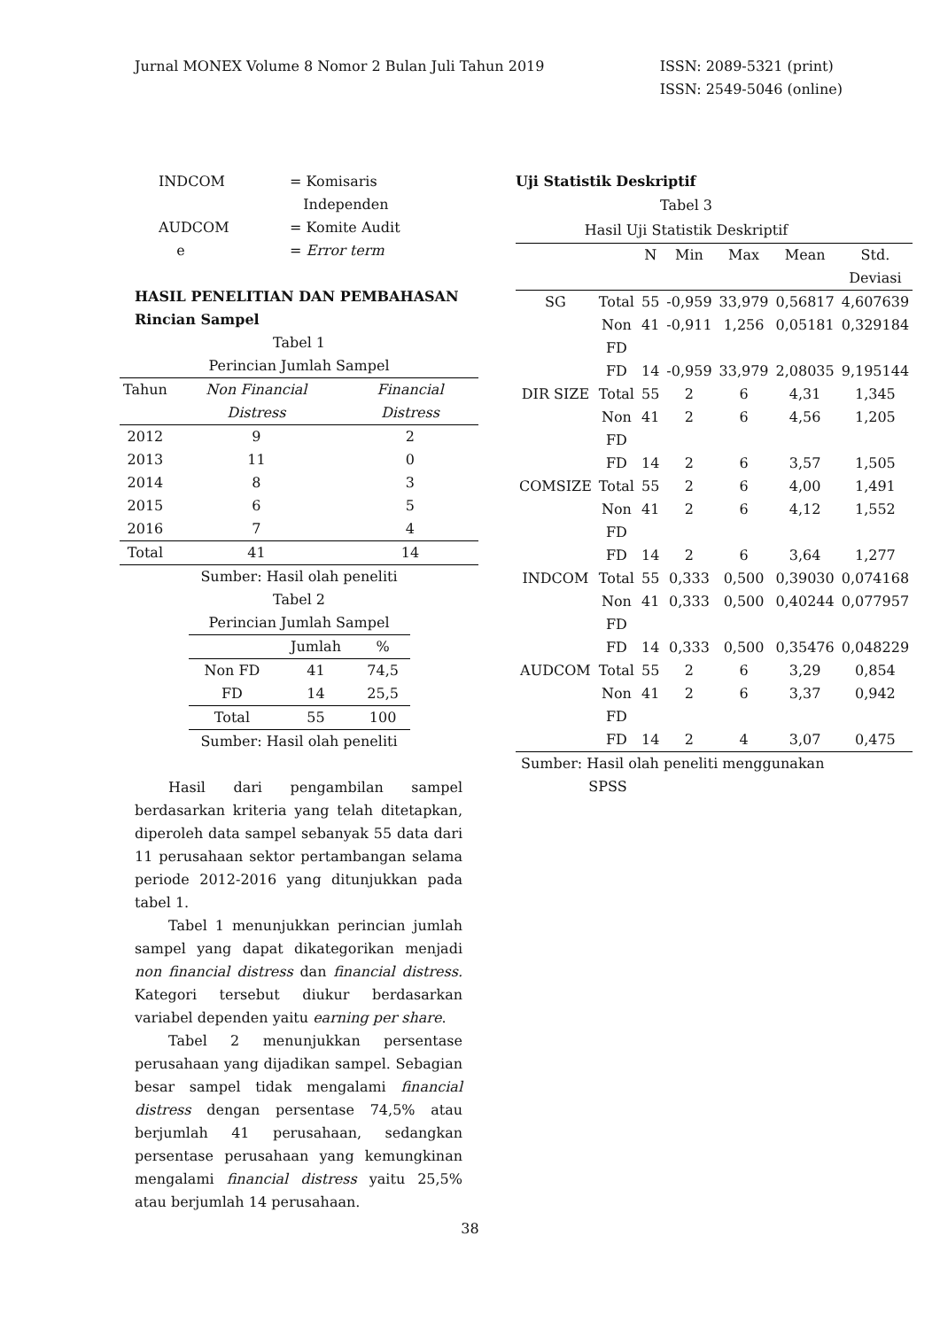Jurnal MONEX Volume 8 Nomor 2 Bulan Juli Tahun 2019
ISSN: 2089-5321 (print)
ISSN: 2549-5046 (online)
| INDCOM | = Komisaris Independen |
| AUDCOM e | = Komite Audit = Error term |
HASIL PENELITIAN DAN PEMBAHASAN
Rincian Sampel
Tabel 1
Perincian Jumlah Sampel
| Tahun | Non Financial Distress | Financial Distress |
| --- | --- | --- |
| 2012 | 9 | 2 |
| 2013 | 11 | 0 |
| 2014 | 8 | 3 |
| 2015 | 6 | 5 |
| 2016 | 7 | 4 |
| Total | 41 | 14 |
Sumber: Hasil olah peneliti
Tabel 2
Perincian Jumlah Sampel
| | Jumlah | % |
| --- | --- | --- |
| Non FD | 41 | 74,5 |
| FD | 14 | 25,5 |
| Total | 55 | 100 |
Sumber: Hasil olah peneliti
Hasil dari pengambilan sampel berdasarkan kriteria yang telah ditetapkan, diperoleh data sampel sebanyak 55 data dari 11 perusahaan sektor pertambangan selama periode 2012-2016 yang ditunjukkan pada tabel 1.
Tabel 1 menunjukkan perincian jumlah sampel yang dapat dikategorikan menjadi non financial distress dan financial distress. Kategori tersebut diukur berdasarkan variabel dependen yaitu earning per share.
Tabel 2 menunjukkan persentase perusahaan yang dijadikan sampel. Sebagian besar sampel tidak mengalami financial distress dengan persentase 74,5% atau berjumlah 41 perusahaan, sedangkan persentase perusahaan yang kemungkinan mengalami financial distress yaitu 25,5% atau berjumlah 14 perusahaan.
Uji Statistik Deskriptif
Tabel 3
Hasil Uji Statistik Deskriptif
| | | N | Min | Max | Mean | Std. Deviasi |
| --- | --- | --- | --- | --- | --- | --- |
| SG | Total | 55 | -0,959 | 33,979 | 0,56817 | 4,607639 |
| | Non FD | 41 | -0,911 | 1,256 | 0,05181 | 0,329184 |
| | FD | 14 | -0,959 | 33,979 | 2,08035 | 9,195144 |
| DIR SIZE | Total | 55 | 2 | 6 | 4,31 | 1,345 |
| | Non FD | 41 | 2 | 6 | 4,56 | 1,205 |
| | FD | 14 | 2 | 6 | 3,57 | 1,505 |
| COMSIZE | Total | 55 | 2 | 6 | 4,00 | 1,491 |
| | Non FD | 41 | 2 | 6 | 4,12 | 1,552 |
| | FD | 14 | 2 | 6 | 3,64 | 1,277 |
| INDCOM | Total | 55 | 0,333 | 0,500 | 0,39030 | 0,074168 |
| | Non FD | 41 | 0,333 | 0,500 | 0,40244 | 0,077957 |
| | FD | 14 | 0,333 | 0,500 | 0,35476 | 0,048229 |
| AUDCOM | Total | 55 | 2 | 6 | 3,29 | 0,854 |
| | Non FD | 41 | 2 | 6 | 3,37 | 0,942 |
| | FD | 14 | 2 | 4 | 3,07 | 0,475 |
Sumber: Hasil olah peneliti menggunakan
SPSS
38